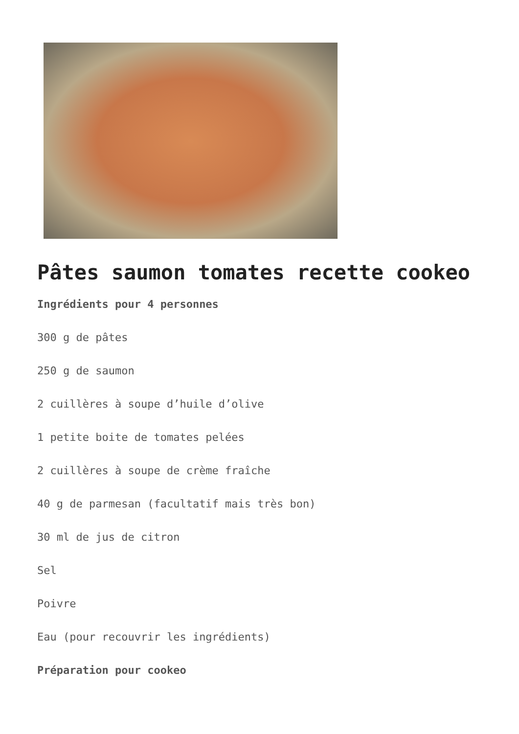Pâtes saumon tomates recette cookeo
Ingrédients pour 4 personnes
300 g de pâtes
250 g de saumon
2 cuillères à soupe d’huile d’olive
1 petite boite de tomates pelées
2 cuillères à soupe de crème fraîche
40 g de parmesan (facultatif mais très bon)
30 ml de jus de citron
Sel
Poivre
Eau (pour recouvrir les ingrédients)
Préparation pour cookeo